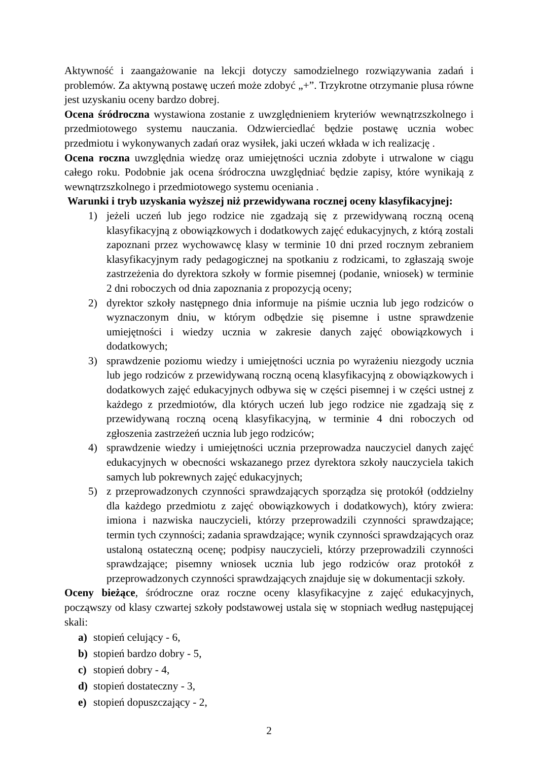Aktywność i zaangażowanie na lekcji dotyczy samodzielnego rozwiązywania zadań i problemów. Za aktywną postawę uczeń może zdobyć „+”. Trzykrotne otrzymanie plusa równe jest uzyskaniu oceny bardzo dobrej.
Ocena śródroczna wystawiona zostanie z uwzględnieniem kryteriów wewnątrzszkolnego i przedmiotowego systemu nauczania. Odzwierciedlać będzie postawę ucznia wobec przedmiotu i wykonywanych zadań oraz wysiłek, jaki uczeń wkłada w ich realizację .
Ocena roczna uwzględnia wiedzę oraz umiejętności ucznia zdobyte i utrwalone w ciągu całego roku. Podobnie jak ocena śródroczna uwzględniać będzie zapisy, które wynikają z wewnątrzszkolnego i przedmiotowego systemu oceniania .
Warunki i tryb uzyskania wyższej niż przewidywana rocznej oceny klasyfikacyjnej:
1) jeżeli uczeń lub jego rodzice nie zgadzają się z przewidywaną roczną oceną klasyfikacyjną z obowiązkowych i dodatkowych zajęć edukacyjnych, z którą zostali zapoznani przez wychowawcę klasy w terminie 10 dni przed rocznym zebraniem klasyfikacyjnym rady pedagogicznej na spotkaniu z rodzicami, to zgłaszają swoje zastrzeżenia do dyrektora szkoły w formie pisemnej (podanie, wniosek) w terminie 2 dni roboczych od dnia zapoznania z propozycją oceny;
2) dyrektor szkoły następnego dnia informuje na piśmie ucznia lub jego rodziców o wyznaczonym dniu, w którym odbędzie się pisemne i ustne sprawdzenie umiejętności i wiedzy ucznia w zakresie danych zajęć obowiązkowych i dodatkowych;
3) sprawdzenie poziomu wiedzy i umiejętności ucznia po wyrażeniu niezgody ucznia lub jego rodziców z przewidywaną roczną oceną klasyfikacyjną z obowiązkowych i dodatkowych zajęć edukacyjnych odbywa się w części pisemnej i w części ustnej z każdego z przedmiotów, dla których uczeń lub jego rodzice nie zgadzają się z przewidywaną roczną oceną klasyfikacyjną, w terminie 4 dni roboczych od zgłoszenia zastrzeżeń ucznia lub jego rodziców;
4) sprawdzenie wiedzy i umiejętności ucznia przeprowadza nauczyciel danych zajęć edukacyjnych w obecności wskazanego przez dyrektora szkoły nauczyciela takich samych lub pokrewnych zajęć edukacyjnych;
5) z przeprowadzonych czynności sprawdzających sporządza się protokół (oddzielny dla każdego przedmiotu z zajęć obowiązkowych i dodatkowych), który zwiera: imiona i nazwiska nauczycieli, którzy przeprowadzili czynności sprawdzające; termin tych czynności; zadania sprawdzające; wynik czynności sprawdzających oraz ustaloną ostateczną ocenę; podpisy nauczycieli, którzy przeprowadzili czynności sprawdzające; pisemny wniosek ucznia lub jego rodziców oraz protokół z przeprowadzonych czynności sprawdzających znajduje się w dokumentacji szkoły.
Oceny bieżące, śródroczne oraz roczne oceny klasyfikacyjne z zajęć edukacyjnych, począwszy od klasy czwartej szkoły podstawowej ustala się w stopniach według następującej skali:
a) stopień celujący - 6,
b) stopień bardzo dobry - 5,
c) stopień dobry - 4,
d) stopień dostateczny - 3,
e) stopień dopuszczający - 2,
2